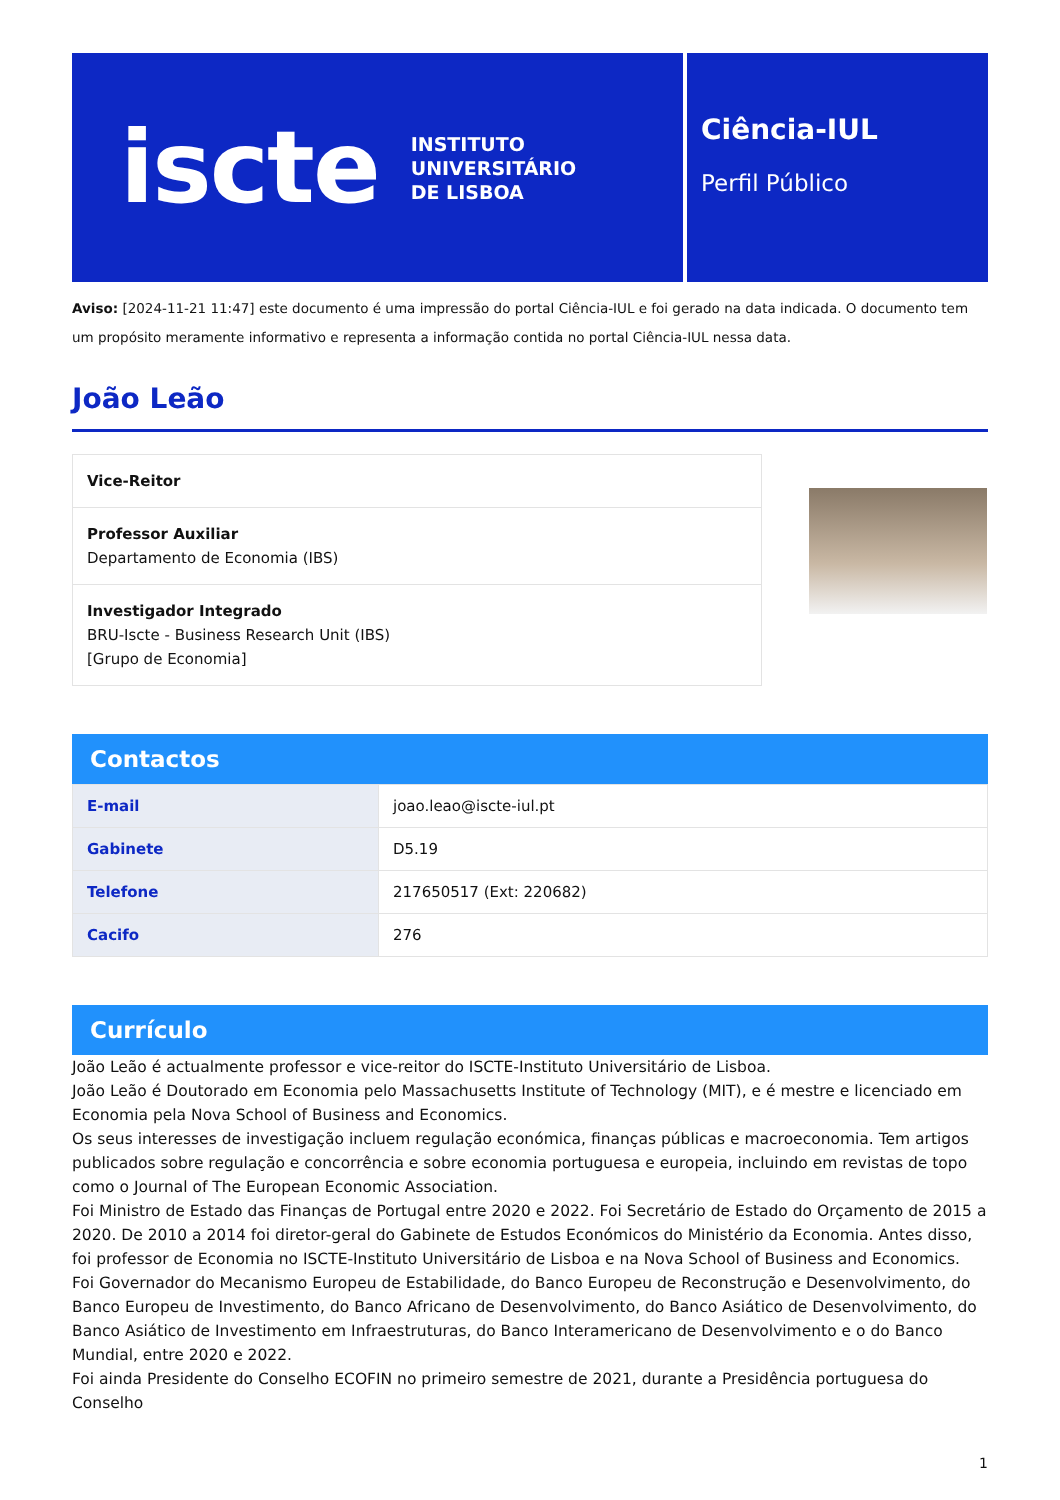iscte INSTITUTO
UNIVERSITÁRIO
DE LISBOA
Ciência-IUL
Perfil Público
Aviso: [2024-11-21 11:47] este documento é uma impressão do portal Ciência-IUL e foi gerado na data indicada. O documento tem um propósito meramente informativo e representa a informação contida no portal Ciência-IUL nessa data.
João Leão
Vice-Reitor
Professor Auxiliar
Departamento de Economia (IBS)
Investigador Integrado
BRU-Iscte - Business Research Unit (IBS)
[Grupo de Economia]
Contactos
| E-mail | joao.leao@iscte-iul.pt |
| Gabinete | D5.19 |
| Telefone | 217650517 (Ext: 220682) |
| Cacifo | 276 |
Currículo
João Leão é actualmente professor e vice-reitor do ISCTE-Instituto Universitário de Lisboa.
João Leão é Doutorado em Economia pelo Massachusetts Institute of Technology (MIT), e é mestre e licenciado em Economia pela Nova School of Business and Economics.
Os seus interesses de investigação incluem regulação económica, finanças públicas e macroeconomia. Tem artigos publicados sobre regulação e concorrência e sobre economia portuguesa e europeia, incluindo em revistas de topo como o Journal of The European Economic Association.
Foi Ministro de Estado das Finanças de Portugal entre 2020 e 2022. Foi Secretário de Estado do Orçamento de 2015 a 2020. De 2010 a 2014 foi diretor-geral do Gabinete de Estudos Económicos do Ministério da Economia. Antes disso, foi professor de Economia no ISCTE-Instituto Universitário de Lisboa e na Nova School of Business and Economics.
Foi Governador do Mecanismo Europeu de Estabilidade, do Banco Europeu de Reconstrução e Desenvolvimento, do Banco Europeu de Investimento, do Banco Africano de Desenvolvimento, do Banco Asiático de Desenvolvimento, do Banco Asiático de Investimento em Infraestruturas, do Banco Interamericano de Desenvolvimento e o do Banco Mundial, entre 2020 e 2022.
Foi ainda Presidente do Conselho ECOFIN no primeiro semestre de 2021, durante a Presidência portuguesa do Conselho
1